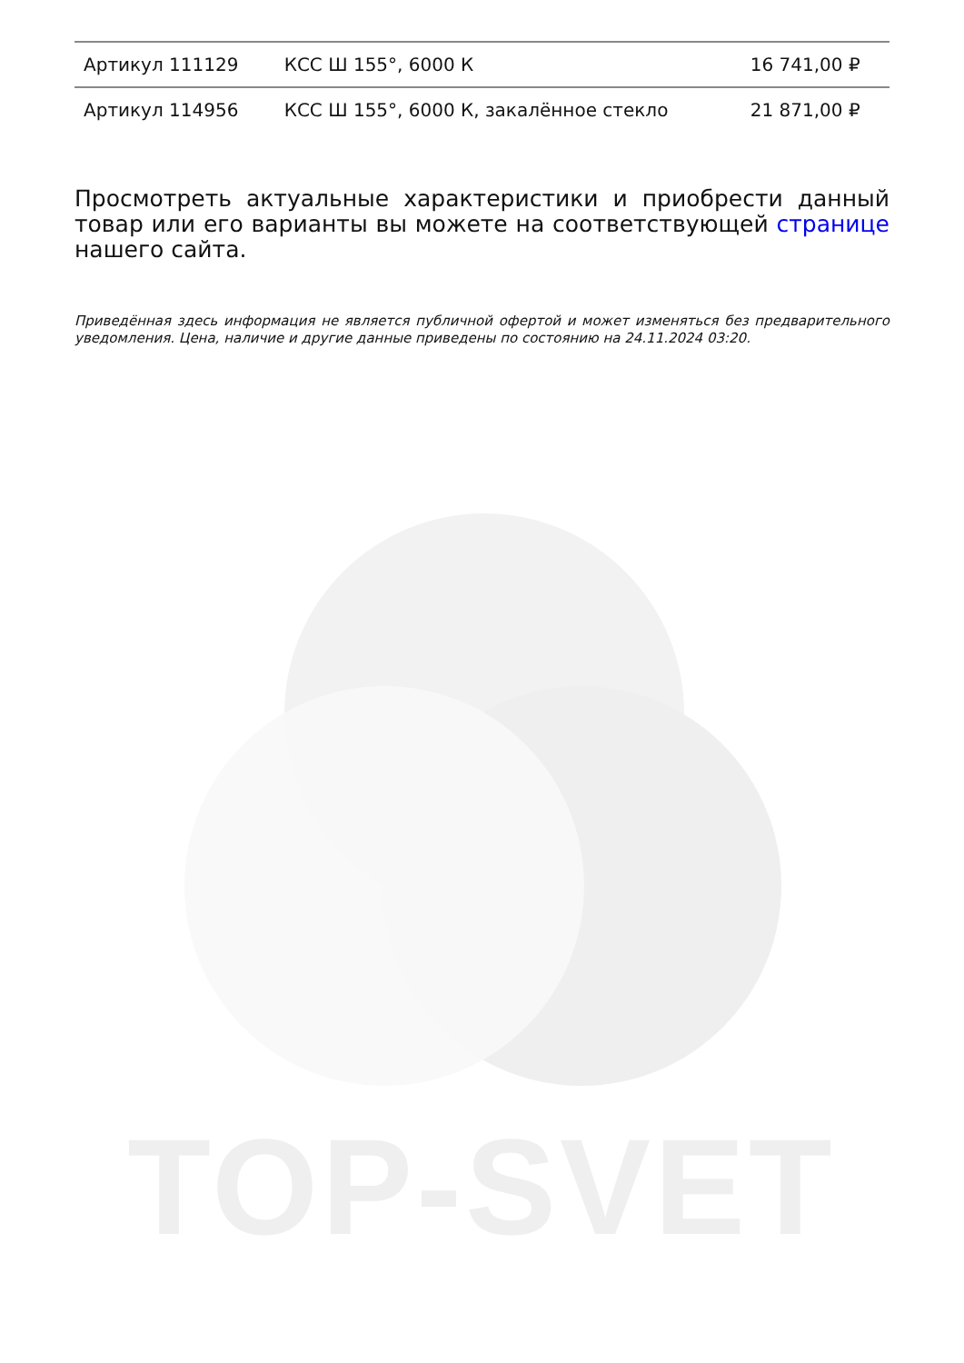| Артикул 111129 | КСС Ш 155°, 6000 К | 16 741,00 ₽ |
| Артикул 114956 | КСС Ш 155°, 6000 К, закалённое стекло | 21 871,00 ₽ |
Просмотреть актуальные характеристики и приобрести данный товар или его варианты вы можете на соответствующей странице нашего сайта.
Приведённая здесь информация не является публичной офертой и может изменяться без предварительного уведомления. Цена, наличие и другие данные приведены по состоянию на 24.11.2024 03:20.
TOP-SVET